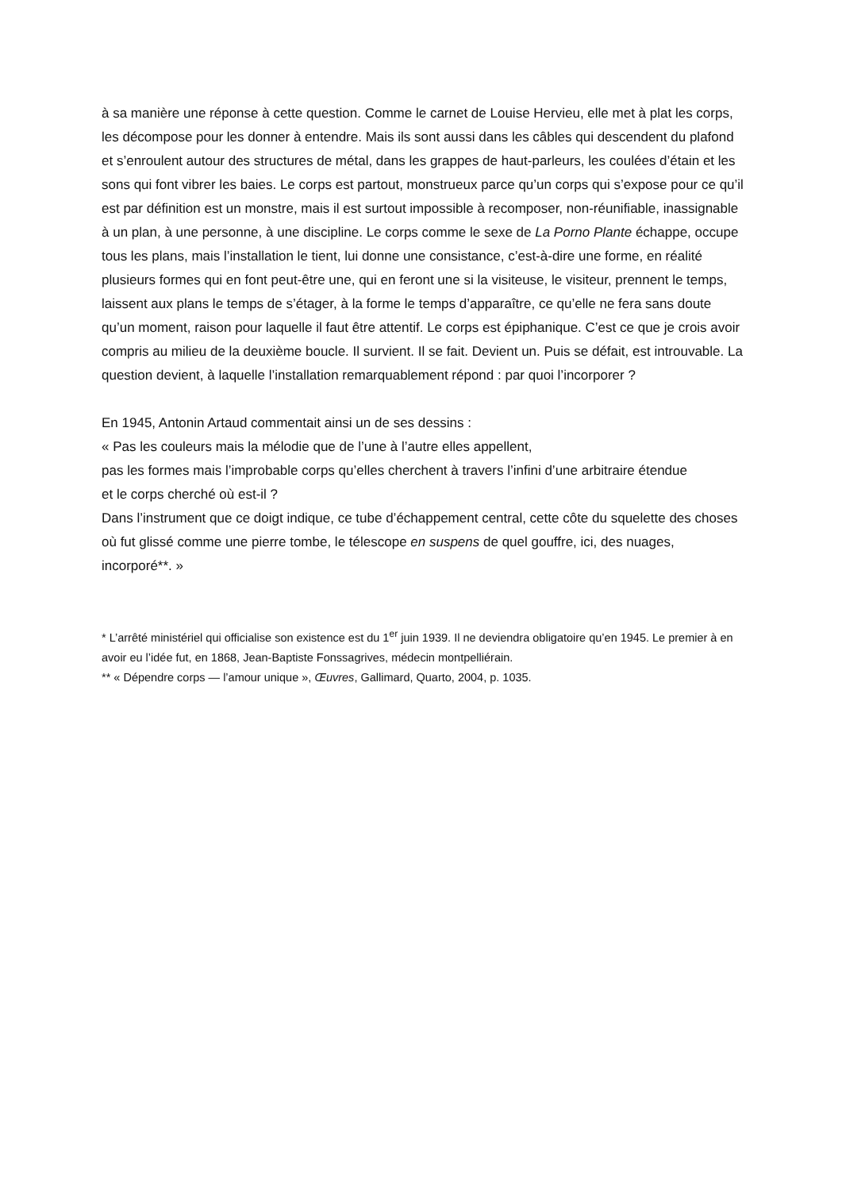à sa manière une réponse à cette question. Comme le carnet de Louise Hervieu, elle met à plat les corps, les décompose pour les donner à entendre. Mais ils sont aussi dans les câbles qui descendent du plafond et s’enroulent autour des structures de métal, dans les grappes de haut-parleurs, les coulées d’étain et les sons qui font vibrer les baies. Le corps est partout, monstrueux parce qu’un corps qui s’expose pour ce qu’il est par définition est un monstre, mais il est surtout impossible à recomposer, non-réunifiable, inassignable à un plan, à une personne, à une discipline. Le corps comme le sexe de La Porno Plante échappe, occupe tous les plans, mais l’installation le tient, lui donne une consistance, c’est-à-dire une forme, en réalité plusieurs formes qui en font peut-être une, qui en feront une si la visiteuse, le visiteur, prennent le temps, laissent aux plans le temps de s’étager, à la forme le temps d’apparaître, ce qu’elle ne fera sans doute qu’un moment, raison pour laquelle il faut être attentif. Le corps est épiphanique. C’est ce que je crois avoir compris au milieu de la deuxième boucle. Il survient. Il se fait. Devient un. Puis se défait, est introuvable. La question devient, à laquelle l’installation remarquablement répond : par quoi l’incorporer ?
En 1945, Antonin Artaud commentait ainsi un de ses dessins :
« Pas les couleurs mais la mélodie que de l’une à l’autre elles appellent,
pas les formes mais l’improbable corps qu’elles cherchent à travers l’infini d’une arbitraire étendue
et le corps cherché où est-il ?
Dans l’instrument que ce doigt indique, ce tube d’échappement central, cette côte du squelette des choses où fut glissé comme une pierre tombe, le télescope en suspens de quel gouffre, ici, des nuages, incorporé**. »
* L’arrêté ministériel qui officialise son existence est du 1<sup>er</sup> juin 1939. Il ne deviendra obligatoire qu’en 1945. Le premier à en avoir eu l’idée fut, en 1868, Jean-Baptiste Fonssagrives, médecin montpelliérain.
** « Dépendre corps — l’amour unique », Œuvres, Gallimard, Quarto, 2004, p. 1035.